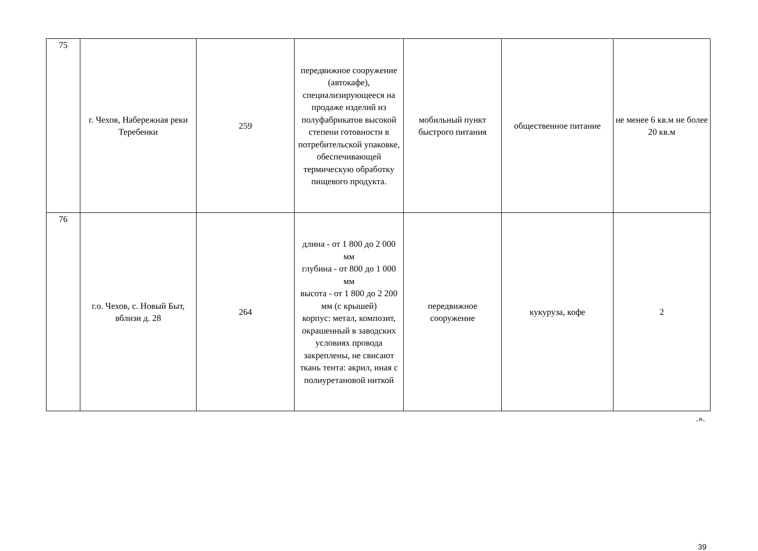| 75 | г. Чехов, Набережная реки Теребенки | 259 | передвижное сооружение (автокафе), специализирующееся на продаже изделий из полуфабрикатов высокой степени готовности в потребительской упаковке, обеспечивающей термическую обработку пищевого продукта. | мобильный пункт быстрого питания | общественное питание | не менее 6 кв.м не более 20 кв.м |
| 76 | г.о. Чехов, с. Новый Быт, вблизи д. 28 | 264 | длина - от 1 800 до 2 000 мм глубина - от 800 до 1 000 мм высота - от 1 800 до 2 200 мм (с крышей) корпус: метал, композит, окрашенный в заводских условиях провода закреплены, не свисают ткань тента: акрил, иная с полиуретановой ниткой | передвижное сооружение | кукуруза, кофе | 2 |
.».
39